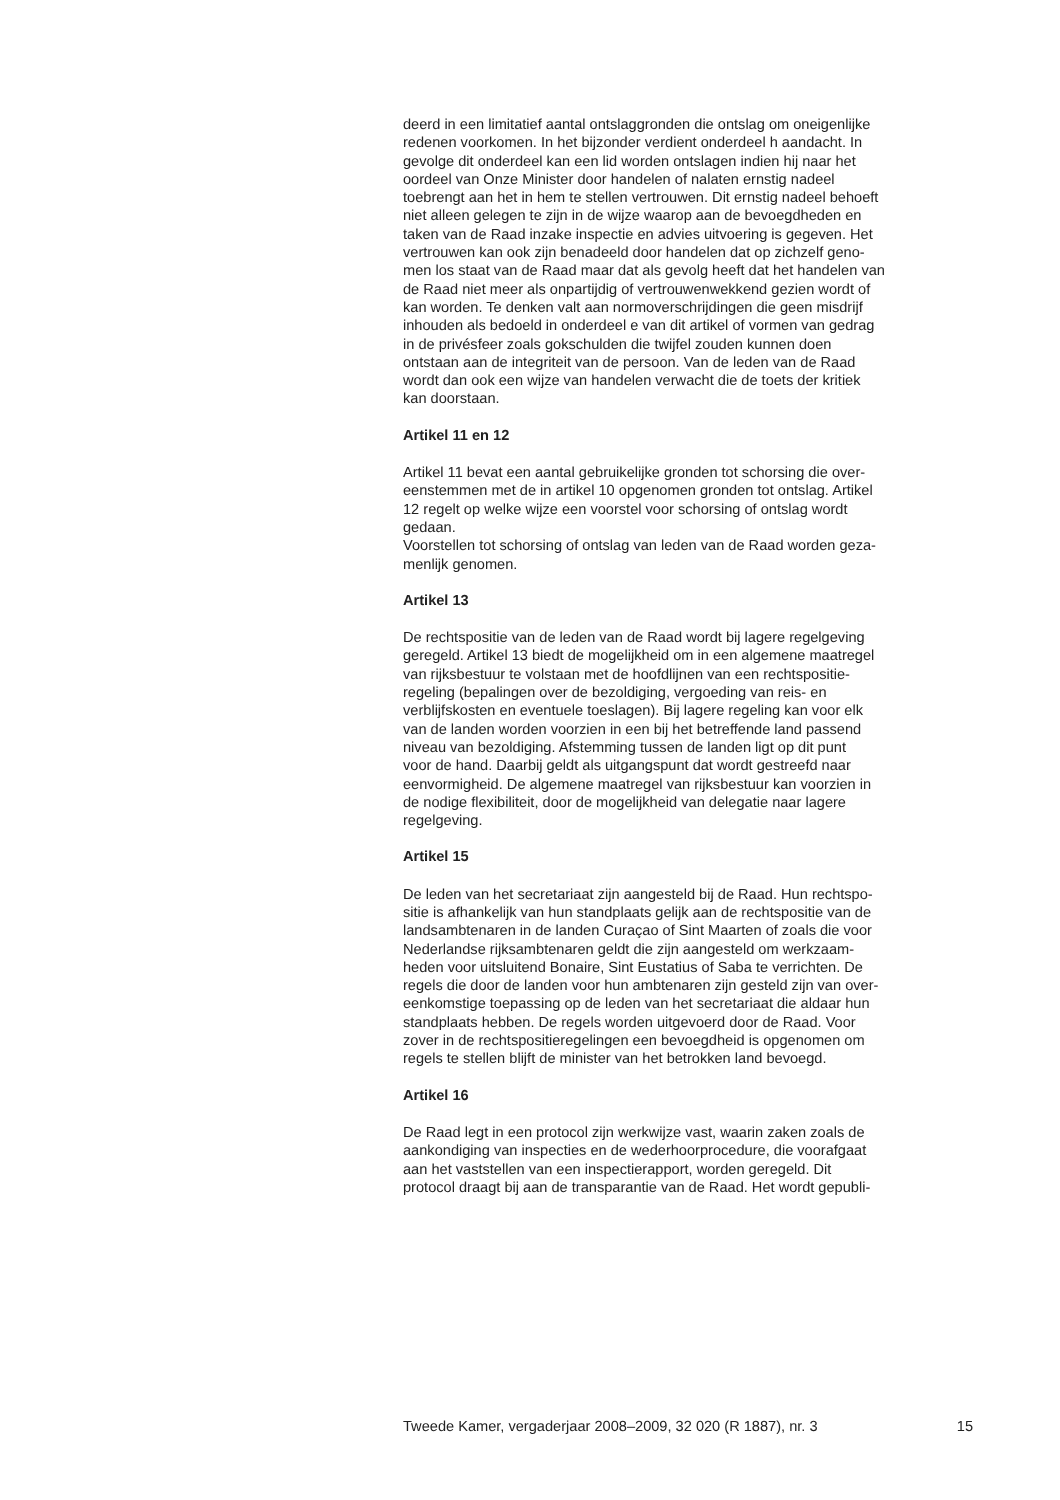deerd in een limitatief aantal ontslaggronden die ontslag om oneigenlijke
redenen voorkomen. In het bijzonder verdient onderdeel h aandacht. In
gevolge dit onderdeel kan een lid worden ontslagen indien hij naar het
oordeel van Onze Minister door handelen of nalaten ernstig nadeel
toebrengt aan het in hem te stellen vertrouwen. Dit ernstig nadeel behoeft
niet alleen gelegen te zijn in de wijze waarop aan de bevoegdheden en
taken van de Raad inzake inspectie en advies uitvoering is gegeven. Het
vertrouwen kan ook zijn benadeeld door handelen dat op zichzelf geno-
men los staat van de Raad maar dat als gevolg heeft dat het handelen van
de Raad niet meer als onpartijdig of vertrouwenwekkend gezien wordt of
kan worden. Te denken valt aan normoverschrijdingen die geen misdrijf
inhouden als bedoeld in onderdeel e van dit artikel of vormen van gedrag
in de privésfeer zoals gokschulden die twijfel zouden kunnen doen
ontstaan aan de integriteit van de persoon. Van de leden van de Raad
wordt dan ook een wijze van handelen verwacht die de toets der kritiek
kan doorstaan.
Artikel 11 en 12
Artikel 11 bevat een aantal gebruikelijke gronden tot schorsing die over-
eenstemmen met de in artikel 10 opgenomen gronden tot ontslag. Artikel
12 regelt op welke wijze een voorstel voor schorsing of ontslag wordt
gedaan.
Voorstellen tot schorsing of ontslag van leden van de Raad worden geza-
menlijk genomen.
Artikel 13
De rechtspositie van de leden van de Raad wordt bij lagere regelgeving
geregeld. Artikel 13 biedt de mogelijkheid om in een algemene maatregel
van rijksbestuur te volstaan met de hoofdlijnen van een rechtspositie-
regeling (bepalingen over de bezoldiging, vergoeding van reis- en
verblijfskosten en eventuele toeslagen). Bij lagere regeling kan voor elk
van de landen worden voorzien in een bij het betreffende land passend
niveau van bezoldiging. Afstemming tussen de landen ligt op dit punt
voor de hand. Daarbij geldt als uitgangspunt dat wordt gestreefd naar
eenvormigheid. De algemene maatregel van rijksbestuur kan voorzien in
de nodige flexibiliteit, door de mogelijkheid van delegatie naar lagere
regelgeving.
Artikel 15
De leden van het secretariaat zijn aangesteld bij de Raad. Hun rechtspo-
sitie is afhankelijk van hun standplaats gelijk aan de rechtspositie van de
landsambtenaren in de landen Curaçao of Sint Maarten of zoals die voor
Nederlandse rijksambtenaren geldt die zijn aangesteld om werkzaam-
heden voor uitsluitend Bonaire, Sint Eustatius of Saba te verrichten. De
regels die door de landen voor hun ambtenaren zijn gesteld zijn van over-
eenkomstige toepassing op de leden van het secretariaat die aldaar hun
standplaats hebben. De regels worden uitgevoerd door de Raad. Voor
zover in de rechtspositieregelingen een bevoegdheid is opgenomen om
regels te stellen blijft de minister van het betrokken land bevoegd.
Artikel 16
De Raad legt in een protocol zijn werkwijze vast, waarin zaken zoals de
aankondiging van inspecties en de wederhoorprocedure, die voorafgaat
aan het vaststellen van een inspectierapport, worden geregeld. Dit
protocol draagt bij aan de transparantie van de Raad. Het wordt gepubli-
Tweede Kamer, vergaderjaar 2008–2009, 32 020 (R 1887), nr. 3 15